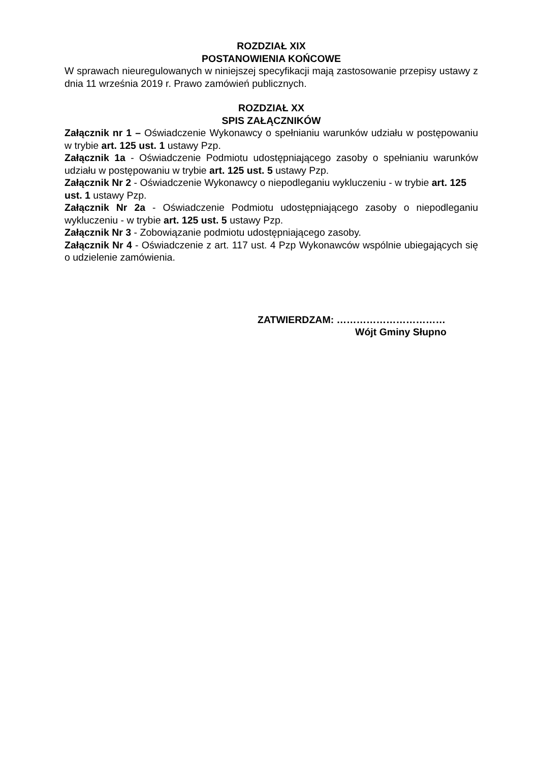ROZDZIAŁ XIX
POSTANOWIENIA KOŃCOWE
W sprawach nieuregulowanych w niniejszej specyfikacji mają zastosowanie przepisy ustawy z dnia 11 września 2019 r. Prawo zamówień publicznych.
ROZDZIAŁ XX
SPIS ZAŁĄCZNIKÓW
Załącznik nr 1 – Oświadczenie Wykonawcy o spełnianiu warunków udziału w postępowaniu w trybie art. 125 ust. 1 ustawy Pzp.
Załącznik 1a - Oświadczenie Podmiotu udostępniającego zasoby o spełnianiu warunków udziału w postępowaniu w trybie art. 125 ust. 5 ustawy Pzp.
Załącznik Nr 2 - Oświadczenie Wykonawcy o niepodleganiu wykluczeniu - w trybie art. 125 ust. 1 ustawy Pzp.
Załącznik Nr 2a - Oświadczenie Podmiotu udostępniającego zasoby o niepodleganiu wykluczeniu - w trybie art. 125 ust. 5 ustawy Pzp.
Załącznik Nr 3 - Zobowiązanie podmiotu udostępniającego zasoby.
Załącznik Nr 4 - Oświadczenie z art. 117 ust. 4 Pzp Wykonawców wspólnie ubiegających się o udzielenie zamówienia.
ZATWIERDZAM: ……………………………
Wójt Gminy Słupno